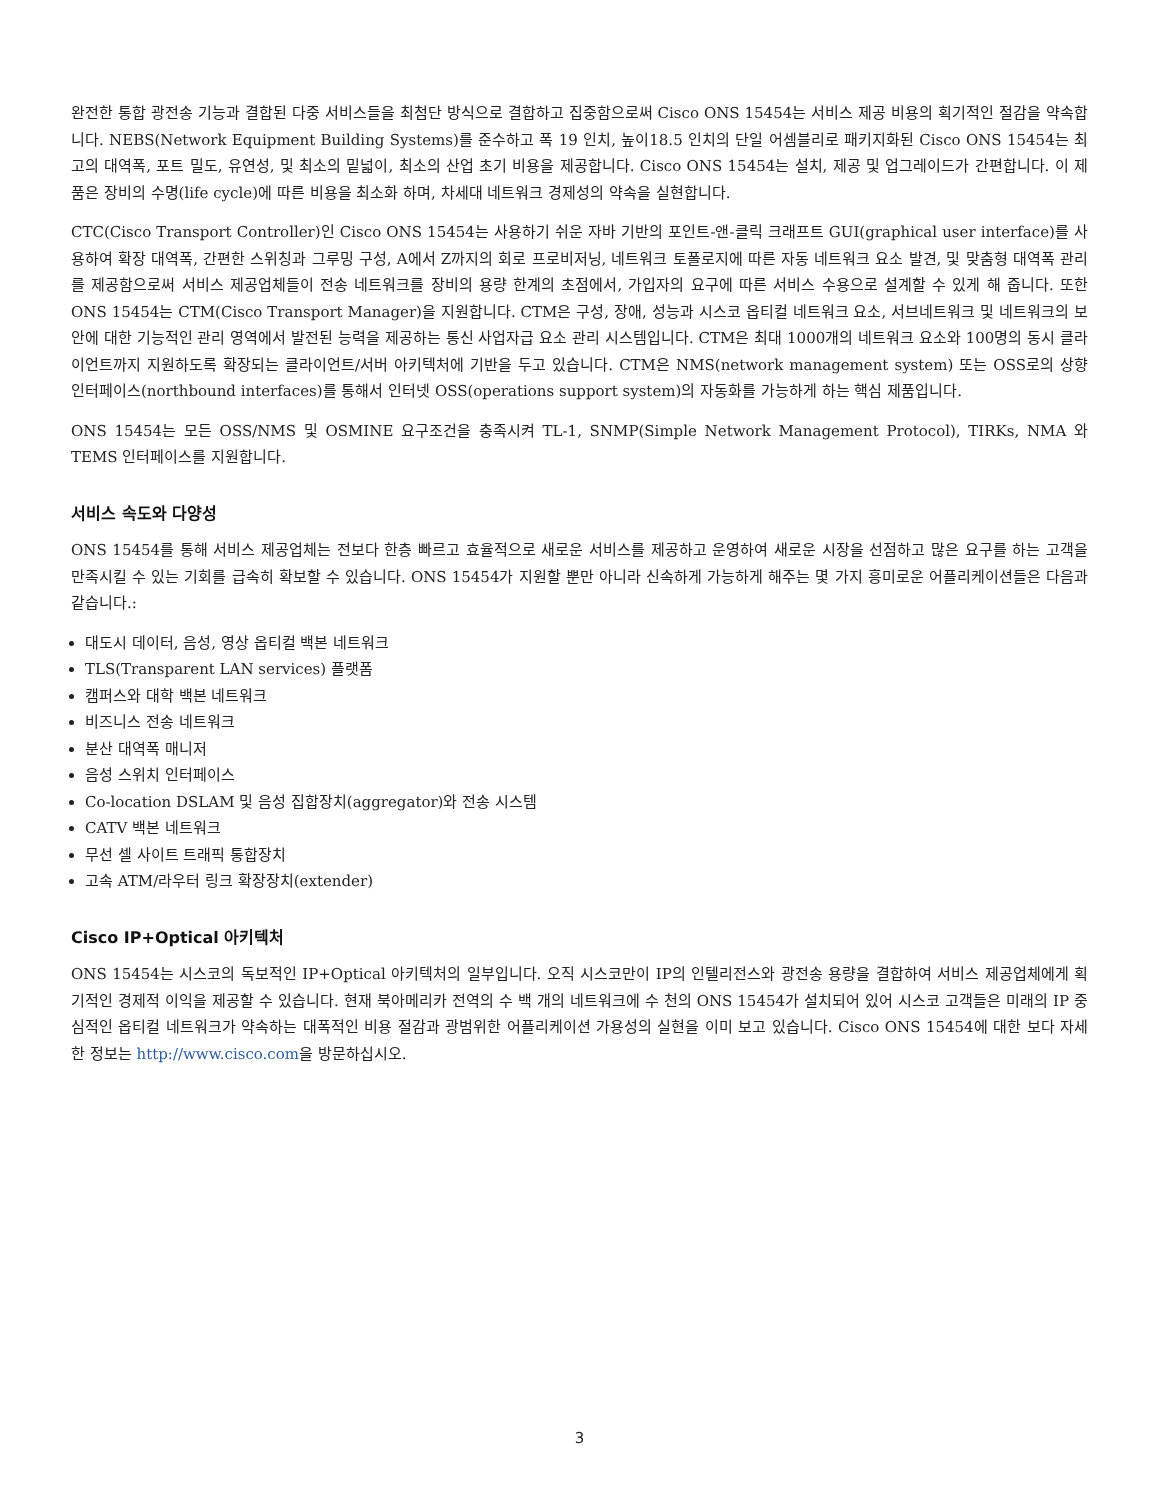완전한 통합 광전송 기능과 결합된 다중 서비스들을 최첨단 방식으로 결합하고 집중함으로써 Cisco ONS 15454는 서비스 제공 비용의 획기적인 절감을 약속합니다. NEBS(Network Equipment Building Systems)를 준수하고 폭 19 인치, 높이18.5 인치의 단일 어셈블리로 패키지화된 Cisco ONS 15454는 최고의 대역폭, 포트 밀도, 유연성, 및 최소의 밑넓이, 최소의 산업 초기 비용을 제공합니다. Cisco ONS 15454는 설치, 제공 및 업그레이드가 간편합니다. 이 제품은 장비의 수명(life cycle)에 따른 비용을 최소화 하며, 차세대 네트워크 경제성의 약속을 실현합니다.
CTC(Cisco Transport Controller)인 Cisco ONS 15454는 사용하기 쉬운 자바 기반의 포인트-앤-클릭 크래프트 GUI(graphical user interface)를 사용하여 확장 대역폭, 간편한 스위칭과 그루밍 구성, A에서 Z까지의 회로 프로비저닝, 네트워크 토폴로지에 따른 자동 네트워크 요소 발견, 및 맞춤형 대역폭 관리를 제공함으로써 서비스 제공업체들이 전송 네트워크를 장비의 용량 한계의 초점에서, 가입자의 요구에 따른 서비스 수용으로 설계할 수 있게 해 줍니다. 또한 ONS 15454는 CTM(Cisco Transport Manager)을 지원합니다. CTM은 구성, 장애, 성능과 시스코 옵티컬 네트워크 요소, 서브네트워크 및 네트워크의 보안에 대한 기능적인 관리 영역에서 발전된 능력을 제공하는 통신 사업자급 요소 관리 시스템입니다. CTM은 최대 1000개의 네트워크 요소와 100명의 동시 클라이언트까지 지원하도록 확장되는 클라이언트/서버 아키텍처에 기반을 두고 있습니다. CTM은 NMS(network management system) 또는 OSS로의 상향 인터페이스(northbound interfaces)를 통해서 인터넷 OSS(operations support system)의 자동화를 가능하게 하는 핵심 제품입니다.
ONS 15454는 모든 OSS/NMS 및 OSMINE 요구조건을 충족시켜 TL-1, SNMP(Simple Network Management Protocol), TIRKs, NMA 와 TEMS 인터페이스를 지원합니다.
서비스 속도와 다양성
ONS 15454를 통해 서비스 제공업체는 전보다 한층 빠르고 효율적으로 새로운 서비스를 제공하고 운영하여 새로운 시장을 선점하고 많은 요구를 하는 고객을 만족시킬 수 있는 기회를 급속히 확보할 수 있습니다. ONS 15454가 지원할 뿐만 아니라 신속하게 가능하게 해주는 몇 가지 흥미로운 어플리케이션들은 다음과 같습니다.:
대도시 데이터, 음성, 영상 옵티컬 백본 네트워크
TLS(Transparent LAN services) 플랫폼
캠퍼스와 대학 백본 네트워크
비즈니스 전송 네트워크
분산 대역폭 매니저
음성 스위치 인터페이스
Co-location DSLAM 및 음성 집합장치(aggregator)와 전송 시스템
CATV 백본 네트워크
무선 셀 사이트 트래픽 통합장치
고속 ATM/라우터 링크 확장장치(extender)
Cisco IP+Optical 아키텍처
ONS 15454는 시스코의 독보적인 IP+Optical 아키텍처의 일부입니다. 오직 시스코만이 IP의 인텔리전스와 광전송 용량을 결합하여 서비스 제공업체에게 획기적인 경제적 이익을 제공할 수 있습니다. 현재 북아메리카 전역의 수 백 개의 네트워크에 수 천의 ONS 15454가 설치되어 있어 시스코 고객들은 미래의 IP 중심적인 옵티컬 네트워크가 약속하는 대폭적인 비용 절감과 광범위한 어플리케이션 가용성의 실현을 이미 보고 있습니다. Cisco ONS 15454에 대한 보다 자세한 정보는 http://www.cisco.com을 방문하십시오.
3